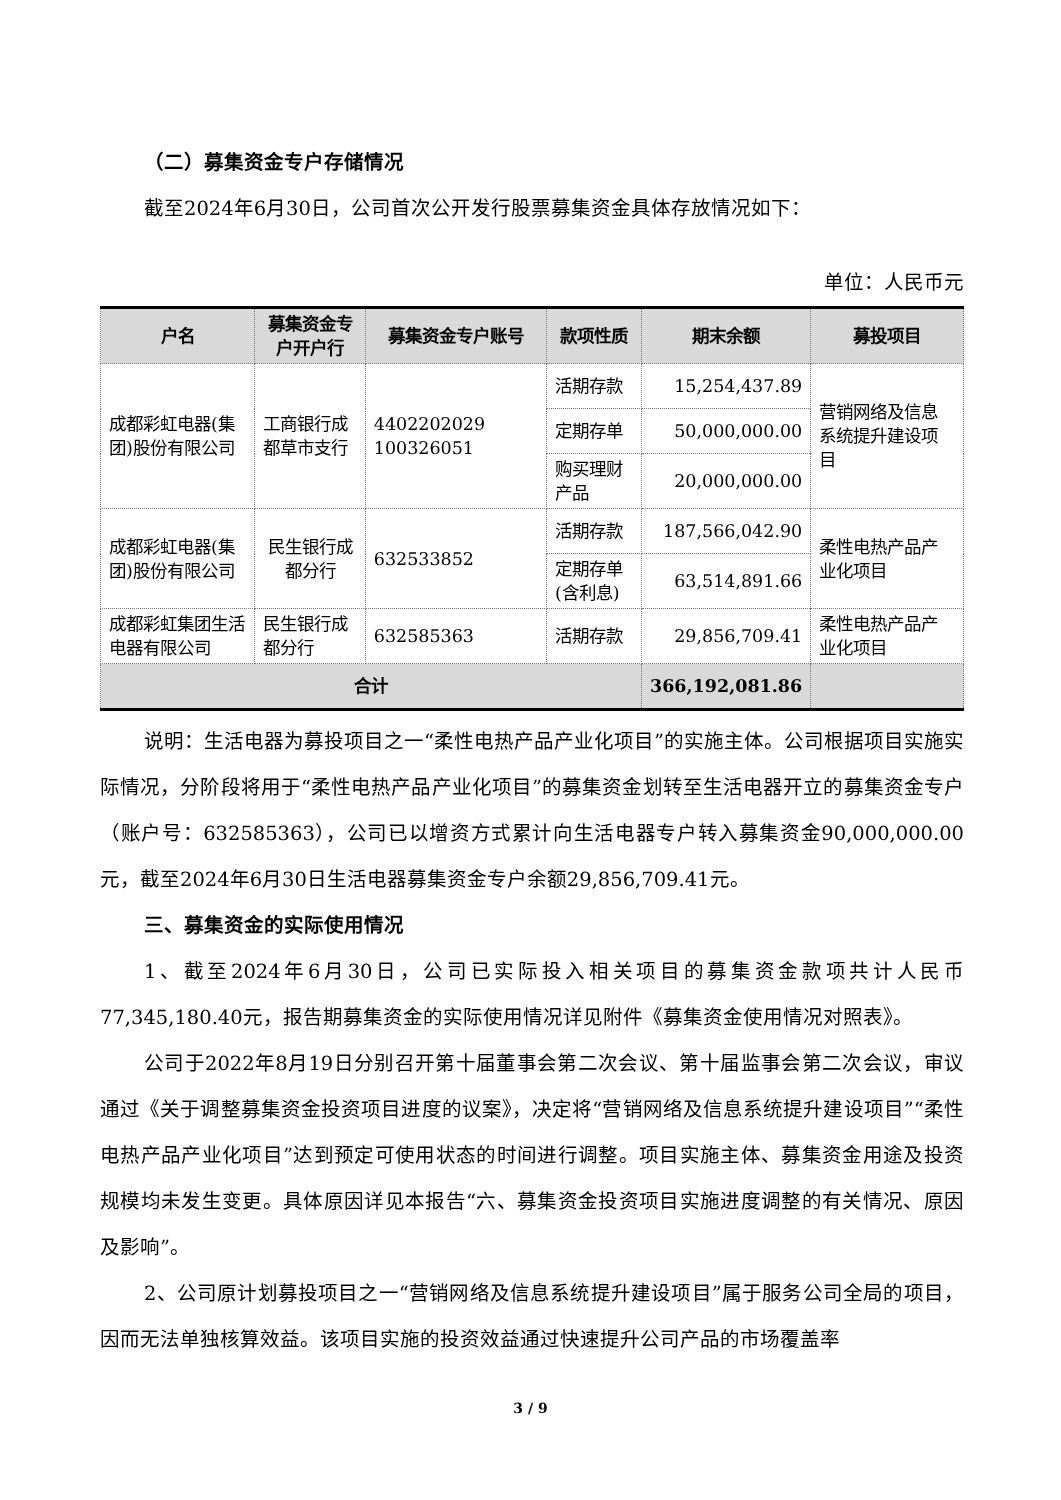（二）募集资金专户存储情况
截至2024年6月30日，公司首次公开发行股票募集资金具体存放情况如下：
单位：人民币元
| 户名 | 募集资金专户开户行 | 募集资金专户账号 | 款项性质 | 期末余额 | 募投项目 |
| --- | --- | --- | --- | --- | --- |
| 成都彩虹电器(集团)股份有限公司 | 工商银行成都草市支行 | 4402202029 100326051 | 活期存款 | 15,254,437.89 | 营销网络及信息系统提升建设项目 |
| | | | 定期存单 | 50,000,000.00 | |
| | | | 购买理财产品 | 20,000,000.00 | |
| 成都彩虹电器(集团)股份有限公司 | 民生银行成都分行 | 632533852 | 活期存款 | 187,566,042.90 | 柔性电热产品产业化项目 |
| | | | 定期存单(含利息) | 63,514,891.66 | |
| 成都彩虹集团生活电器有限公司 | 民生银行成都分行 | 632585363 | 活期存款 | 29,856,709.41 | 柔性电热产品产业化项目 |
| 合计 | | | | 366,192,081.86 | |
说明：生活电器为募投项目之一“柔性电热产品产业化项目”的实施主体。公司根据项目实施实际情况，分阶段将用于“柔性电热产品产业化项目”的募集资金划转至生活电器开立的募集资金专户（账户号：632585363），公司已以增资方式累计向生活电器专户转入募集资金90,000,000.00元，截至2024年6月30日生活电器募集资金专户余额29,856,709.41元。
三、募集资金的实际使用情况
1、截至2024年6月30日，公司已实际投入相关项目的募集资金款项共计人民币77,345,180.40元，报告期募集资金的实际使用情况详见附件《募集资金使用情况对照表》。
公司于2022年8月19日分别召开第十届董事会第二次会议、第十届监事会第二次会议，审议通过《关于调整募集资金投资项目进度的议案》，决定将“营销网络及信息系统提升建设项目”“柔性电热产品产业化项目”达到预定可使用状态的时间进行调整。项目实施主体、募集资金用途及投资规模均未发生变更。具体原因详见本报告“六、募集资金投资项目实施进度调整的有关情况、原因及影响”。
2、公司原计划募投项目之一“营销网络及信息系统提升建设项目”属于服务公司全局的项目，因而无法单独核算效益。该项目实施的投资效益通过快速提升公司产品的市场覆盖率
3 / 9